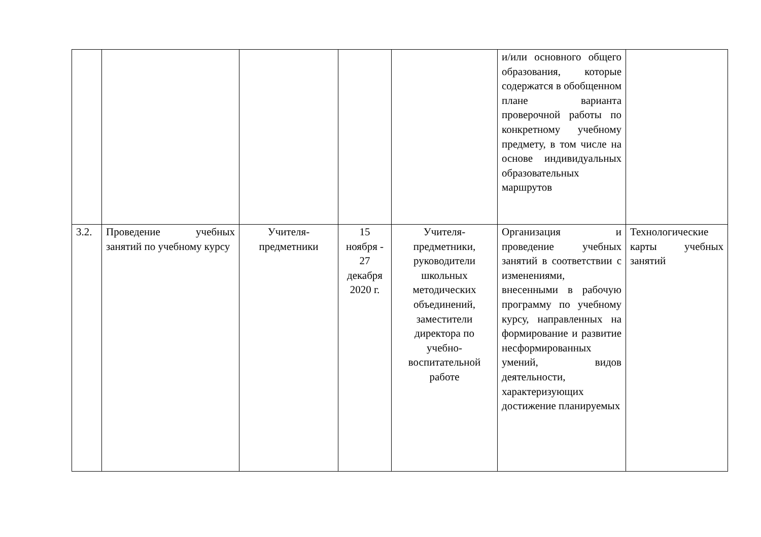| | | | | | и/или основного общего образования, которые содержатся в обобщенном плане варианта проверочной работы по конкретному учебному предмету, в том числе на основе индивидуальных образовательных маршрутов | |
| 3.2. | Проведение учебных занятий по учебному курсу | Учителя-предметники | 15 ноября - 27 декабря 2020 г. | Учителя-предметники, руководители школьных методических объединений, заместители директора по учебно-воспитательной работе | Организация и проведение учебных занятий в соответствии с изменениями, внесенными в рабочую программу по учебному курсу, направленных на формирование и развитие несформированных умений, видов деятельности, характеризующих достижение планируемых | Технологические карты учебных занятий |